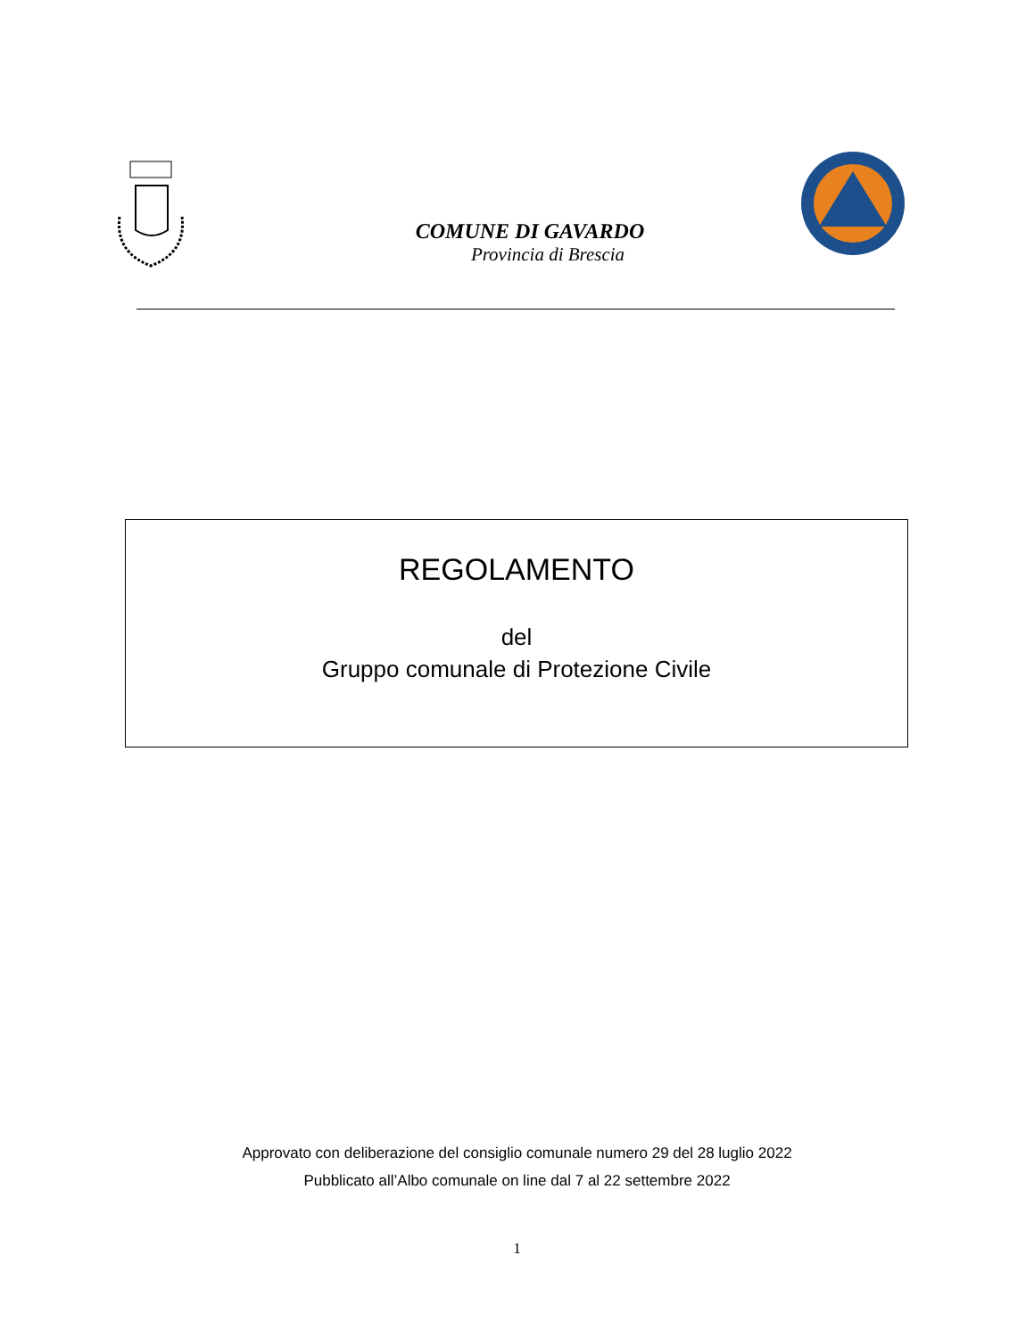COMUNE DI GAVARDO
Provincia di Brescia
REGOLAMENTO
del
Gruppo comunale di Protezione Civile
Approvato con deliberazione del consiglio comunale numero 29 del 28 luglio 2022
Pubblicato all’Albo comunale on line dal 7 al 22 settembre 2022
1